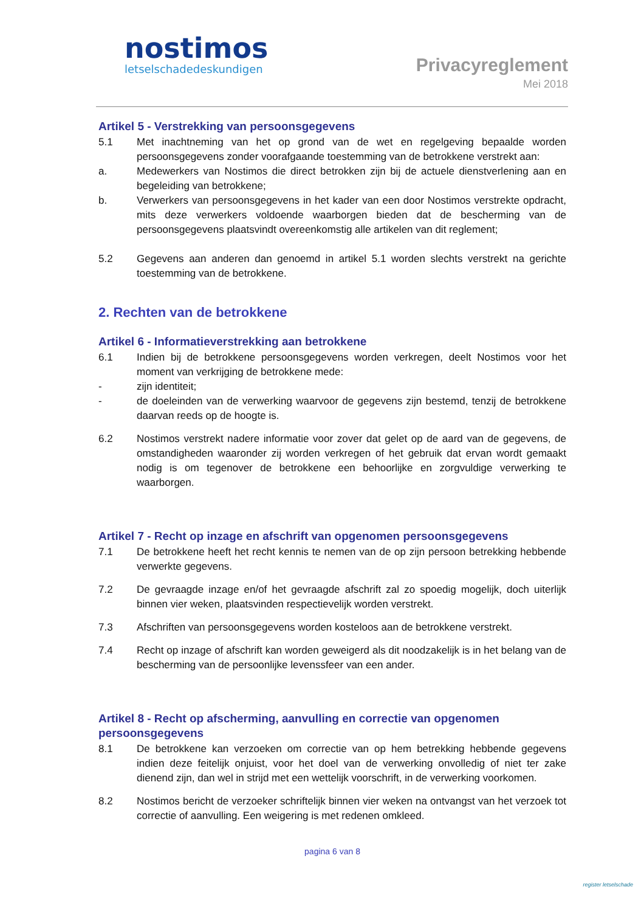nostimos
letselschadedeskundigen
Privacyreglement
Mei 2018
Artikel 5 - Verstrekking van persoonsgegevens
5.1 Met inachtneming van het op grond van de wet en regelgeving bepaalde worden persoonsgegevens zonder voorafgaande toestemming van de betrokkene verstrekt aan:
a. Medewerkers van Nostimos die direct betrokken zijn bij de actuele dienstverlening aan en begeleiding van betrokkene;
b. Verwerkers van persoonsgegevens in het kader van een door Nostimos verstrekte opdracht, mits deze verwerkers voldoende waarborgen bieden dat de bescherming van de persoonsgegevens plaatsvindt overeenkomstig alle artikelen van dit reglement;
5.2 Gegevens aan anderen dan genoemd in artikel 5.1 worden slechts verstrekt na gerichte toestemming van de betrokkene.
2. Rechten van de betrokkene
Artikel 6 - Informatieverstrekking aan betrokkene
6.1 Indien bij de betrokkene persoonsgegevens worden verkregen, deelt Nostimos voor het moment van verkrijging de betrokkene mede:
- zijn identiteit;
- de doeleinden van de verwerking waarvoor de gegevens zijn bestemd, tenzij de betrokkene daarvan reeds op de hoogte is.
6.2 Nostimos verstrekt nadere informatie voor zover dat gelet op de aard van de gegevens, de omstandigheden waaronder zij worden verkregen of het gebruik dat ervan wordt gemaakt nodig is om tegenover de betrokkene een behoorlijke en zorgvuldige verwerking te waarborgen.
Artikel 7 - Recht op inzage en afschrift van opgenomen persoonsgegevens
7.1 De betrokkene heeft het recht kennis te nemen van de op zijn persoon betrekking hebbende verwerkte gegevens.
7.2 De gevraagde inzage en/of het gevraagde afschrift zal zo spoedig mogelijk, doch uiterlijk binnen vier weken, plaatsvinden respectievelijk worden verstrekt.
7.3 Afschriften van persoonsgegevens worden kosteloos aan de betrokkene verstrekt.
7.4 Recht op inzage of afschrift kan worden geweigerd als dit noodzakelijk is in het belang van de bescherming van de persoonlijke levenssfeer van een ander.
Artikel 8 - Recht op afscherming, aanvulling en correctie van opgenomen persoonsgegevens
8.1 De betrokkene kan verzoeken om correctie van op hem betrekking hebbende gegevens indien deze feitelijk onjuist, voor het doel van de verwerking onvolledig of niet ter zake dienend zijn, dan wel in strijd met een wettelijk voorschrift, in de verwerking voorkomen.
8.2 Nostimos bericht de verzoeker schriftelijk binnen vier weken na ontvangst van het verzoek tot correctie of aanvulling. Een weigering is met redenen omkleed.
pagina 6 van 8
register letselschade